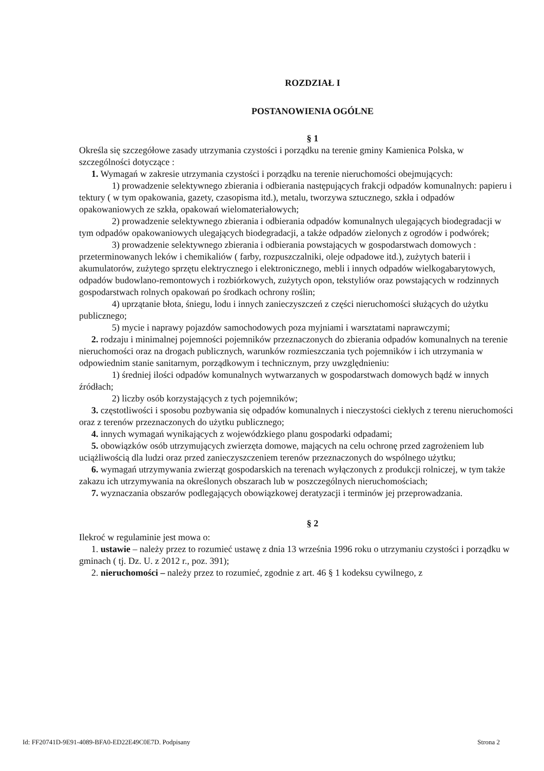ROZDZIAŁ I
POSTANOWIENIA OGÓLNE
§ 1
Określa się szczegółowe zasady utrzymania czystości i porządku na terenie gminy Kamienica Polska, w szczególności dotyczące :
1. Wymagań w zakresie utrzymania czystości i porządku na terenie nieruchomości obejmujących:
1) prowadzenie selektywnego zbierania i odbierania następujących frakcji odpadów komunalnych: papieru i tektury ( w tym opakowania, gazety, czasopisma itd.), metalu, tworzywa sztucznego, szkła i odpadów opakowaniowych ze szkła, opakowań wielomateriałowych;
2) prowadzenie selektywnego zbierania i odbierania odpadów komunalnych ulegających biodegradacji w tym odpadów opakowaniowych ulegających biodegradacji, a także odpadów zielonych z ogrodów i podwórek;
3) prowadzenie selektywnego zbierania i odbierania powstających w gospodarstwach domowych : przeterminowanych leków i chemikaliów ( farby, rozpuszczalniki, oleje odpadowe itd.), zużytych baterii i akumulatorów, zużytego sprzętu elektrycznego i elektronicznego, mebli i innych odpadów wielkogabarytowych, odpadów budowlano-remontowych i rozbiórkowych, zużytych opon, tekstyliów oraz powstających w rodzinnych gospodarstwach rolnych opakowań po środkach ochrony roślin;
4) uprzątanie błota, śniegu, lodu i innych zanieczyszczeń z części nieruchomości służących do użytku publicznego;
5) mycie i naprawy pojazdów samochodowych poza myjniami i warsztatami naprawczymi;
2. rodzaju i minimalnej pojemności pojemników przeznaczonych do zbierania odpadów komunalnych na terenie nieruchomości oraz na drogach publicznych, warunków rozmieszczania tych pojemników i ich utrzymania w odpowiednim stanie sanitarnym, porządkowym i technicznym, przy uwzględnieniu:
1) średniej ilości odpadów komunalnych wytwarzanych w gospodarstwach domowych bądź w innych źródłach;
2) liczby osób korzystających z tych pojemników;
3. częstotliwości i sposobu pozbywania się odpadów komunalnych i nieczystości ciekłych z terenu nieruchomości oraz z terenów przeznaczonych do użytku publicznego;
4. innych wymagań wynikających z wojewódzkiego planu gospodarki odpadami;
5. obowiązków osób utrzymujących zwierzęta domowe, mających na celu ochronę przed zagrożeniem lub uciążliwością dla ludzi oraz przed zanieczyszczeniem terenów przeznaczonych do wspólnego użytku;
6. wymagań utrzymywania zwierząt gospodarskich na terenach wyłączonych z produkcji rolniczej, w tym także zakazu ich utrzymywania na określonych obszarach lub w poszczególnych nieruchomościach;
7. wyznaczania obszarów podlegających obowiązkowej deratyzacji i terminów jej przeprowadzania.
§ 2
Ilekroć w regulaminie jest mowa o:
1. ustawie – należy przez to rozumieć ustawę z dnia 13 września 1996 roku o utrzymaniu czystości i porządku w gminach ( tj. Dz. U. z 2012 r., poz. 391);
2. nieruchomości – należy przez to rozumieć, zgodnie z art. 46 § 1 kodeksu cywilnego, z
Id: FF20741D-9E91-4089-BFA0-ED22E49C0E7D. Podpisany Strona 2